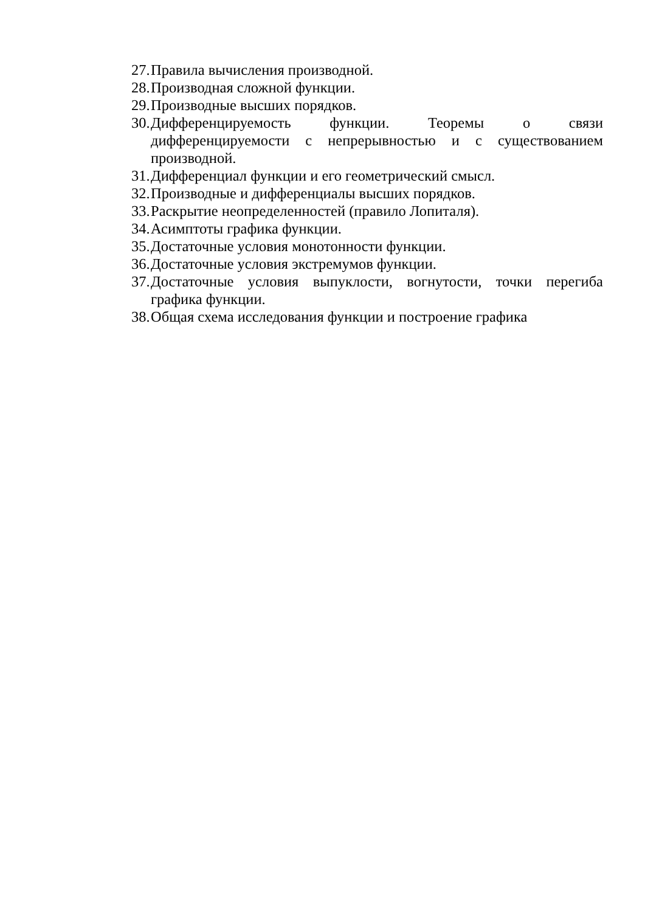27. Правила вычисления производной.
28. Производная сложной функции.
29. Производные высших порядков.
30. Дифференцируемость функции. Теоремы о связи дифференцируемости с непрерывностью и с существованием производной.
31. Дифференциал функции и его геометрический смысл.
32. Производные и дифференциалы высших порядков.
33. Раскрытие неопределенностей (правило Лопиталя).
34. Асимптоты графика функции.
35. Достаточные условия монотонности функции.
36. Достаточные условия экстремумов функции.
37. Достаточные условия выпуклости, вогнутости, точки перегиба графика функции.
38. Общая схема исследования функции и построение графика